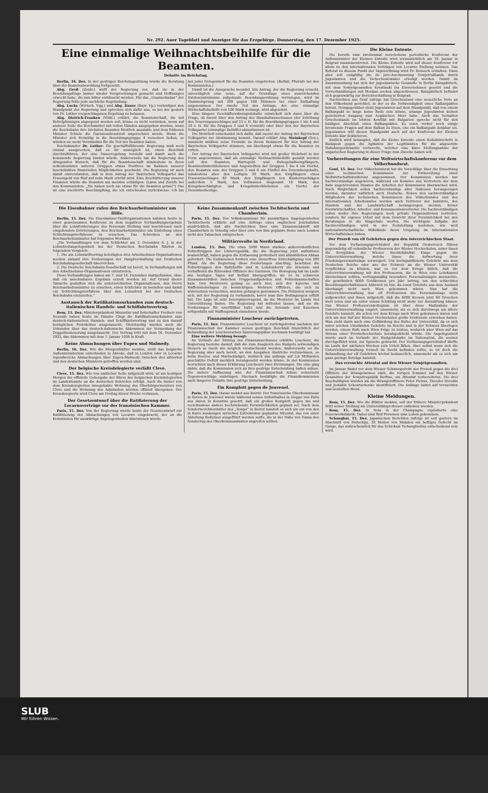Nr. 292. Auer Tageblatt und Anzeiger für das Erzgebirge. Donnerstag, den 17. Dezember 1925.
Eine einmalige Weihnachtsbeihilfe für die Beamten.
Debatte im Reichstag.
Berlin, 16. Dez. In der gestrigen Reichstagssitzung wurde die Beratung über die Beamtenbesoldung fortgesetzt.
Abg. Groß (Zentr.) wirft der Regierung vor, daß sie in der Besoldungsfrage immer wieder Versprechungen gemacht und Hoffnungen erweckt habe, die nun bitter enttäuscht werden. Für das „Unannehmbar“ der Regierung fehle jede sachliche Begründung.
Abg. Lucke (Wirtsch. Vgg.) und Abg. Dauer (Bayr. Vp.) verteidigen den Standpunkt der Regierung und sprechen sich dafür aus, es bei der gestern von Dr. Luther vorgeschlagenen Regelung zu belassen.
Abg. Dietrich-Franken (Völkl.) erklärt, die Beamtenschaft, die mit Bettelpfennigen abgespeist werden soll, könne es nicht verstehen, wenn auf anderer Seite die Reichsmittel mit vollen Händen ausgegeben werden, wenn die Reichsbahn ihre höchsten Beamten fürstlich ausstatte und dem früheren Minister Schiele die Garnisondienstzeit angerechnet werde. Wenn die Minister sich freiwillig in die Besoldungsgruppe 4 versetzen ließen, so würden sie mehr Verständnis für die Not der Beamten haben.
Reichskanzler Dr. Luther: Die geschäftsführende Regierung muß noch einmal aussprechen, daß es ihr unmöglich ist, einen Beschluß durchzuführen, der eine Dauerregelung vorsieht und damit auch die kommende Regierung binden würde. Andererseits hat die Regierung den dringenden Wunsch, daß für die Beamtenschaft mindestens in ihren notleidendsten unteren Gruppen etwas Positives im Rahmen unserer beschränkten finanziellen Möglichkeiten geschieht. Die Regierung ist auch damit einverstanden, daß in dem Antrag der Bayrischen Volkspartei das Frauengeld von fünf auf zehn Mark erhöht wird. Eine Erschütterung unserer Finanzen würde die Beamten am meisten schädigen. (Lärm und Zurufe bei den Kommunisten: „Sie haben noch nie etwas für die Beamten getan!“) Das ist eine unerhörte Beschimpfung, die ich entschieden zurückweise. Ich bin bei jeder Gelegenheit für die Beamten eingetreten. (Beifall, Pfuirufe bei den Kommunisten.)
Damit ist die Aussprache beendet. Ein Antrag, der die Regierung ersucht, unverzüglich eine neue, auf der Grundlage eines ausreichenden Existenzminimums aufgebaute Besoldungsordnung vorzulegen, wird im Hammelsprung mit 209 gegen 188 Stimmen bei einer Enthaltung angenommen. Der zweite Teil des Antrags, der eine einmalige Wirtschaftsbeihilfe von 100 Mark verlangt, wird abgelehnt.
Eine längere Geschäftsordnungsdebatte entwickelt sich dann über die Frage, ob zuerst über den Antrag des Haushaltausschusses (der Erhöhung des Teuerungszuschlages auf 25 v. H. für die Besoldungsgruppen 1 bis 4 und 20 v. H. für die Gruppen 5 und 6 vorsieht) oder über den der Bayrischen Volkspartei (einmalige Beihilfe) abzustimmen ist.
Die Mehrheit entscheidet sich dafür, daß zuerst der Antrag der Bayrischen Volkspartei zur Abstimmung kommt. Darauf erklärt Abg. Steinkopf (Soz.), nunmehr müßten seine Freunde zu ihrem Bedauern für den Antrag der Bayrischen Volkspartei stimmen, um überhaupt etwas für die Beamten zu retten.
Der Antrag der Bayrischen Volkspartei wird mit großer Mehrheit in der Form angenommen, daß als einmalige Weihnachtsbeihilfe gezahlt werden soll den Beamten, Wartegeld- und Ruhegehaltsempfängern, Beamtenhinterbliebenen und Angestellten der Gruppen 1 bis 4 ein Viertel, den Beamten usw. der Gruppen 5 und 6 ein Fünftel des Dezembergehalts, mindestens aber den Ledigen 30 Mark, den Empfängern eines Frauenzuschlages 40 Mark, den Empfängern von Kinderzuschlägen außerdem 5 Mark, den Vollwaisen insgesamt 10 Mark, den Kriegsbeschädigten und Kriegshinterbliebenen ein Viertel der Dezemberbezüge.
Die Eisenbahner rufen den Reichsarbeitsminister um Hilfe.
Berlin, 15. Dez. Die Eisenbahner-Tariforganisationen nahmen heute in einer gemeinsamen Konferenz zu dem negativen Verhandlungsergebnis über die Lohnforderungen des Personals Stellung und beschlossen nach eingehenden Erörterungen, den Reichsarbeitsminister um Einleitung eines Schlichtungsverfahrens zu ersuchen. Das Schreiben an den Reichsarbeitsminister hat folgenden Wortlaut:
„Die Verhandlungen vor dem Schlichter am 3. Dezember d. J. in der Lohnstreitangelegenheit bei der Deutschen Reichsbahn führten zu folgendem Vergleich:
1. Die am Lohntarifvertrag beteiligten drei Arbeitnehmer-Organisationen werden alsbald ihre Forderungen der Hauptverwaltung der Deutschen Reichsbahngesellschaft überreichen.
2. Die Deutsche Reichsbahn-Gesellschaft ist bereit, in Verhandlungen mit den Arbeitnehmer-Organisationen einzutreten.
Diese Verhandlungen haben am 7. und 14. Dezember stattgefunden, ohne daß ein annehmbares Ergebnis erzielt worden ist. Auf Grund dieser Tatsache gestatten sich die unterzeichneten Organisationen, den Herrn Reichsarbeitsminister zu ersuchen, einen Schlichter zu bestellen und damit ein Schlichtungsverfahren über den Lohnstreit bei der Deutschen Reichsbahn einzuleiten.“
Austausch der Ratifikationsurkunden zum deutsch-italienischen Handels- und Schiffahrtsvertrag.
Rom, 15. Dez. Ministerpräsident Mussolini und Botschafter Freiherr von Neurath haben heute im Palazzo Chigi die Ratifikationsurkunden zum deutsch-italienischen Handels- und Schiffahrtsvertrag und zu den darauf bezüglichen Protokollen ausgetauscht. Gleichzeitig wurden auch die Urkunden über das deutsch-italienische Abkommen zur Vermeidung der Doppelbesteuerung ausgetauscht. Der Vertrag tritt mit dem 16. Dezember 1925, das Abkommen mit dem 1. Januar 1926 in Kraft.
Keine Abmachungen über Eupen und Malmedy.
Berlin, 16. Dez. Wie die Morgenblätter melden, stellt das belgische Außenministerium entschieden in Abrede, daß in London oder in Locarno irgendwelche Abmachungen über Eupen-Malmedy zwischen den alliierten und den deutschen Ministern getroffen worden sind.
Der belgische Kreisdelegierte verläßt Cleve.
Cleve, 15. Dez. Wie von amtlicher Seite mitgeteilt wird, ist am heutigen Morgen die offizielle Uebergabe der Büros des belgischen Kreisdelegierten im Landratsamte an die deutschen Behörden erfolgt. Auch die bisher von dem Kreisdelegierten innegehabte Wohnung des Oberbürgermeisters von Cleve und die Wohnung des Adjutanten wurden offiziell übergeben. Der Kreisdelegierte wird Cleve am Freitag dieser Woche verlassen.
Der Gesetzentwurf über die Ratifizierung der Locarnoverträge vor der französischen Kammer.
Paris, 15. Dez. Von der Regierung wurde heute der Gesetzentwurf zur Ratifizierung der Abmachungen von Locarno eingebracht, der an die Kommission für auswärtige Angelegenheiten überwiesen wurde.
Keine Zusammenkunft zwischen Tschitscherin und Chamberlain.
Paris, 15. Dez. Der Volkskommissar für auswärtigen Angelegenheiten Tschitscherin erklärte auf eine Anfrage eines englischen Journalisten ausdrücklich, daß alle Nachrichten über eine Zusammenkunft mit Chamberlain in Venedig oder über eine von ihm geplante Reise nach London nicht den Tatsachen entsprechen.
Militärrevolte in Nordirland.
London, 15. Dez. Die etwa 3500 Mann starken außerordentlichen Polizeitruppen der Ulsterrepublik, die die Regierung jetzt aufzulösen beabsichtigt, haben gegen die Entlassung protestiert und allmählichen Abbau gefordert. Die Entlassenen fordern eine steuerfreie Entschädigung von 200 Pfund. Als die Regierung diese Forderungen abschlug, besetzten die Polizeitruppen den Ballyhettle und in Londonderry die Arsenale und verhafteten die führenden Offiziere der Garnison. Die Bewegung hat im Laufe des heutigen Tages auf Belfast übergegriffen, wo es zu schweren Zusammenstößen zwischen Truppenaufgeboten und Polizeimannschaften kam. Den Meuterern gelang es auch hier, sich der Kaserne und Waffenniederlagen zu bemächtigen. Mehrere Offiziere, die sich zu widersetzen versuchten, wurden gefangen genommen. Die Polizisten weigern sich, mit der Regierung zu verhandeln, bevor man ihre Bedingungen erfüllt hat. Die Lage ist sehr besorgniserregend, da die Meuterer im Lande viel Unterstützung finden. Die Regierung hat mitteilen lassen, daß sie die Forderungen für unerfüllbar halte und die Arsenale und Kasernen nötigenfalls mit Waffengewalt einnehmen werde.
Finanzminister Loucheur zurückgetreten.
Paris, 15. Dez. Finanzminister Loucheur ist zurückgetreten nachdem der Finanzausschuß der Kammer seinen gestrigen Beschluß hinsichtlich der Behandlung der Loucheurschen Sanierungspläne nochmals bestätigt hat.
Eine weitere Meldung besagt:
Im Verlaufe der Sitzung des Finanzausschusses erklärte Loucheur, die Regierung bestehe darauf, daß die zum Ausgleich des Budgets notwendigen Steuern so rasch wie möglich verabschiedet werden. Andererseits sei die Regierung aber auch bereit, an den Ausgaben Abstriche vorzunehmen, so beim Heeres- und Marinebudget, wodurch das anfangs auf 5,6 Milliarden geschätzte Defizit merklich herabgesetzt werden könne. In der Kommission herrschten nach dieser Erklärung Loucheurs zwei Strömungen. Die eine ging dahin, daß die Kommission sich an ihre gestrige Entscheidung halten müsse. Die andere Auffassung war, der Finanzausschuß müsse seinerseits Gegenvorschläge einbringen. Hiernach bestätigte die Finanzkommission nach längerer Debatte ihre gestrige Entscheidung.
Ein Komplott gegen de Jouvenel.
Paris, 15. Dez. Havas meldet aus Beirut: Der französische Oberkommissar in Syrien de Jouvenel wurde während seines Aufenthaltes in Aleppo von Paris aus davon in Kenntnis gesetzt, daß ein großes Komplott gegen ihn und verschiedene andere hochstehende Persönlichkeiten geplant sei. Nach dem Sonderberichterstatter des „Temps“ in Beirut handelt es sich um ein von den in Kairo ansässigen syrischen Extremisten geplantes Attentat, das von einer Abteilung Beduinen ausgeführt werden sollte, die in der Nähe von Hama den Sonderzug des Oberkommandanten angreifen sollten.
Die Kleine Entente.
Die bereits zum zweitenmal verschobene periodische Konferenz der Außenminister der Kleinen Entente wird voraussichtlich am 19. Januar in Belgrad zusammentreten. Die Kleine Entente wird auf dieser Konferenz vor allem zu den internationalen Verträgen von Locarno Stellung nehmen. Das Referat zu diesem Punkt der Tagesordnung wird Dr. Benesch erstatten. Dann aber soll endgültig die de jure-Anerkennung Sowjetrußlands durch Jugoslawien und die Tschechoslowakei erledigt werden. Damit im Zusammenhang hat sich der jugoslawische Gesandte in Berlin Balugdzitsch, mit dem Sowjetgesandten Krestinski ins Einvernehmen gesetzt und die Vorverhandlungen mit Moskau soeben abgeschlossen. Balugdzitsch befindet sich gegenwärtig zur Berichterstattung in Belgrad.
Nachrichten aus Genf zufolge hat Griechenland eine neuerliche Note an den Völkerbund gerichtet, in der es die Notwendigkeit eines Balkanpaktes betont. Demgegenüber steht Jugoslawien auf dem Standpunkt, daß von einem Balkanpakt so lange keine Rede sein könne, solange Jugoslawien keinen gesicherten Ausgang zum Aegäischen Meer habe. Auch das Verhalten Griechenlands im letzten Konflikt mit Bulgarien spreche nicht für den baldigen Abschluß eines Balkanpaktes. Es seien vorher noch einige brennende Fragen auf dem Balkan zu lösen, ehe ein Balkanpakt denkbar sei. Jugoslawien will diesen Standpunkt auch auf der Konferenz der Kleinen Entente klar deklarieren.
Endlich wird behauptet, daß die Kleine Entente einen Kollektivschritt in Budapest gegen die Agitation der Legitimisten für die abgesetzte Habsburgerdynastie vorbereite, welcher eine klare Stellungnahme der ungarischen Regierung in dieser Frage zum Zwecke haben soll.
Vorbereitungen für eine Weltwirtschaftskonferenz vor dem Völkerbundsrat.
Genf, 15. Dez. Der Völkerbundsrat hat die Vorschläge über die Einsetzung einer technischen Kommission zur Vorbereitung einer Weltwirtschaftskonferenz angenommen. Der Kommission werden nur Sachverständige angehören, während ein Komitee aus Vertretern der dem Rate angehörenden Staaten die Arbeiten der Kommission überwachen wird. Nach Möglichkeit sollen Sachverständige aller Nationen herangezogen werden, darunter natürlich auch Deutsche. Neben den sachverständigen Mitgliedern der technischen Kommission des Völkerbundes und des Internationalen Arbeitsamtes werden auch Vertreter der Industrie, des Handels und der Landwirtschaft herangezogen werden, ferner Forstwirtschaftler, Arbeiter- und Konsumentenvertreter. Die Sachverständigen sollen weder ihre Regierungen noch private Organisationen vertreten, sondern ihr eigenes Urteil mit dem Gewicht ihrer Persönlichkeit bei den Beratungen in die Wagschale werfen. Die wichtigste Aufgabe der Sachverständigen wird in der Feststellung bestehen, wie weit nationalwirtschaftliche Mißstände ihren Ursprung im internationalen Wirtschaftsleben haben.
Der Prozeß von elf Gelehrten gegen den österreichischen Staat.
Vor dem Verfassungsgerichtshof der Republik Oesterreich führen gegenwärtig elf ordentliche Professoren der Wiener Hochschulen, unter ihnen die Koryphäen der Wiener Rechtsfakultät Klage gegen die Unterrichtsverwaltung, welche ihnen die Aufwertung ihrer Friedenspersonalzulage verweigert. Um hochqualifizierte Gelehrte aus dem Deutschen Reiche oder aus der Schweiz an die Wiener Universität verpflichten zu können, war es vor dem Kriege üblich, daß die Unterrichtsverwaltung mit den Professoren, die in Wien eine Lehrkanzel übernehmen sollten, vertragsmäßig besondere Personalzulagen ausmachte, die gewöhnlich 6000 Goldkronen pro Jahr betrug, um den schlechten Besoldungsverhältnissen Abbruch zu tun, da sonst Gelehrte aus dem Ausland überhaupt nicht nach Wien gekommen wären. Nun hat die Unterrichtsverwaltung den elf Professoren die Personalzulage nicht aufgewertet und ihnen mitgeteilt, daß die 6000 Kronen jetzt 60 Groschen wert seien und als unter einem Schilling nicht mehr zur Auszahlung kämen. Das Wiener Professorenkollegium ist über diese Maßnahme der Unterrichtsverwaltung empört, umsomehr, als es sich durchwegs um ältere Gelehrte handelt, die schon vor dem Kriege nach Wien gekommen waren und sich um den Ruf der Wiener Hochschulen große Verdienste erworben haben. Man sieht darin auch eine Gefährdung des Rufes der Universität, da es sich unter solchen Umständen Gelehrte im Reiche und in der Schweiz überlegen werden, einem Rufe nach Wien Folge zu leisten, wodurch aber Wien auf das Niveau einer Provinzhochschule herabgedrückt würde. Die Angelegenheit wurde auch im Verlaufe der Budgetdebatte im Nationalrat, die soeben durchgeführt wird, zur Sprache gebracht. Der Verfassungsgerichtshof dürfte im Laufe der nächsten Wochen sein Urteil fällen. Aber selbst wenn sich die Unterrichtsverwaltung formell im Recht befinden sollte, so ist doch die Behandlung der elf Gelehrten höchst bedauerlich, umsomehr als es sich um ganz geringe Beträge handelt.
Das versuchte Attentat auf den Wiener Sowjetgesandten.
Im Januar findet vor dem Wiener Schwurgericht der Prozeß gegen die drei Offiziere der Wrangelarmee statt, die vorigen Sommer auf den Wiener Gesandten der Sowjetrepublik Berfine, ein Attentat vorbereiteten. Die drei Beschuldigten wurden als die Wrangeloffiziere Peter Pichus, Theodor Borodin und Jestakin Schewtschenko identifiziert. Die Anklage lautet auf versuchten und bestellten Mord.
Kleine Meldungen.
Rom, 15. Dez. Wie die Blätter melden, soll der frühere Ministerpräsident Nitti seiner Stellung als Universitätsprofessor enthoben werden.
Rom, 15. Dez. In Nola in der Champagne explodierte eine Feuerwerksfabrik. Dabei sind fünf Personen ums Leben gekommen.
Schanghai, 15. Dez. Japanischen Berichten zufolge ist seit gestern im Abschnitt von Peitschiju, 30 Meilen von Mukden ein heftiges Gefecht im Gange, das wahrscheinlich für das Schicksal Tschangtsolins entscheidend sein wird.
SLUB
Wir führen Wissen.